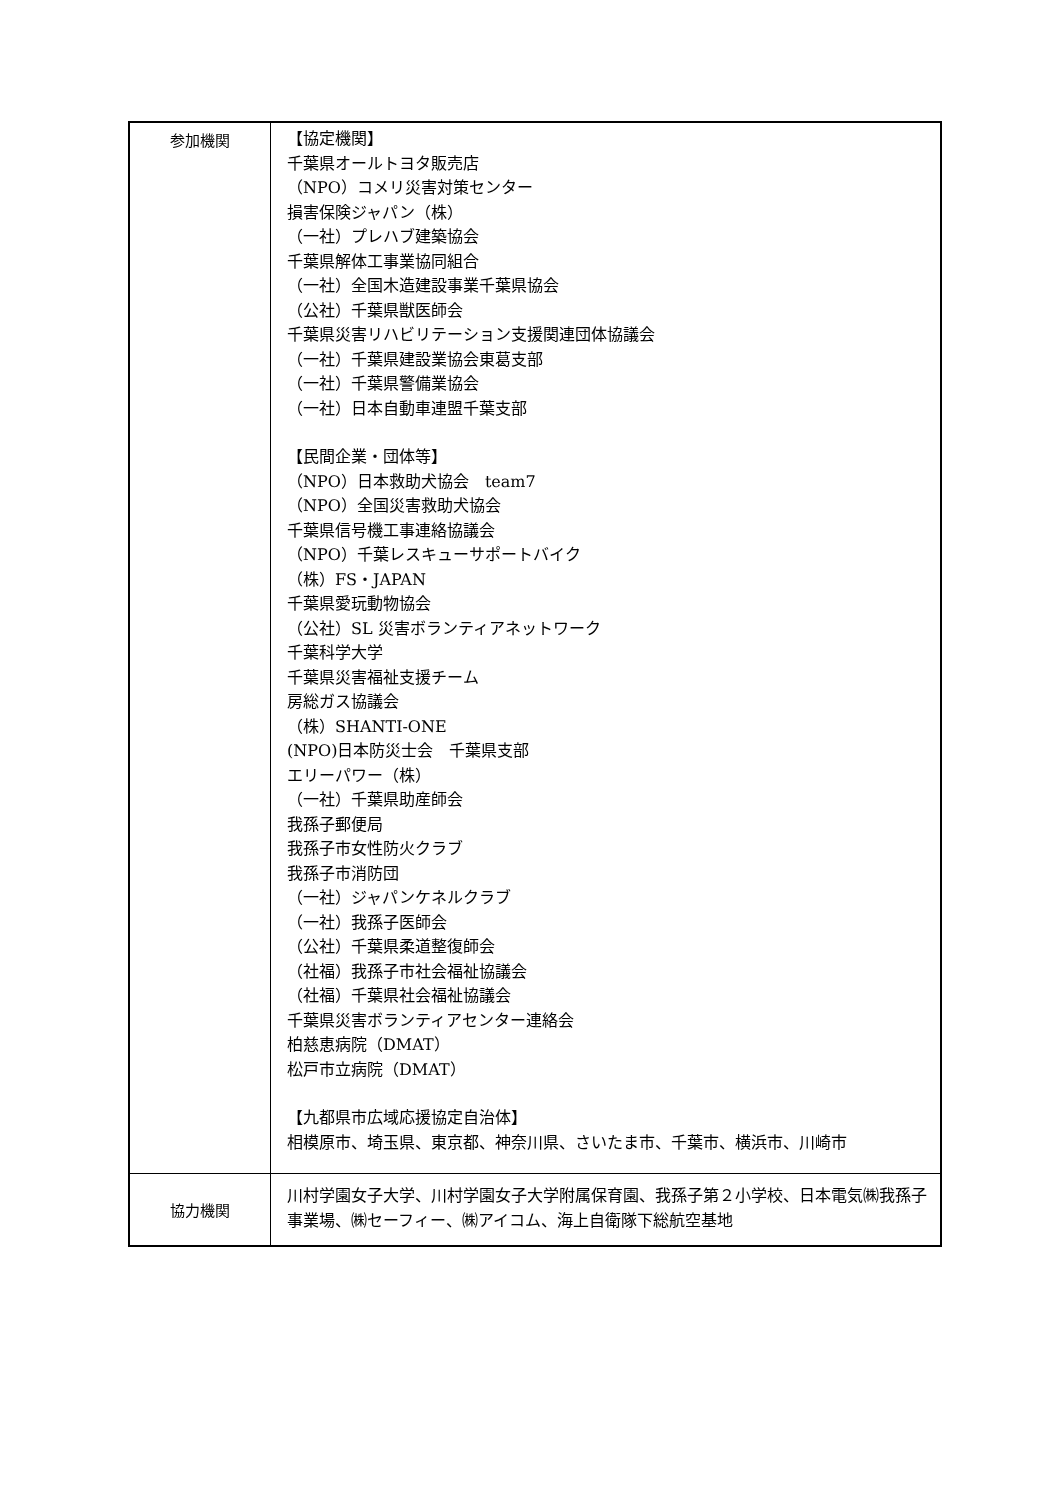| 参加機関 | 【協定機関】 千葉県オールトヨタ販売店 （NPO）コメリ災害対策センター 損害保険ジャパン（株） （一社）プレハブ建築協会 千葉県解体工事業協同組合 （一社）全国木造建設事業千葉県協会 （公社）千葉県獣医師会 千葉県災害リハビリテーション支援関連団体協議会 （一社）千葉県建設業協会東葛支部 （一社）千葉県警備業協会 （一社）日本自動車連盟千葉支部 【民間企業・団体等】 （NPO）日本救助犬協会 team7 （NPO）全国災害救助犬協会 千葉県信号機工事連絡協議会 （NPO）千葉レスキューサポートバイク （株）FS・JAPAN 千葉県愛玩動物協会 （公社）SL 災害ボランティアネットワーク 千葉科学大学 千葉県災害福祉支援チーム 房総ガス協議会 （株）SHANTI-ONE (NPO)日本防災士会 千葉県支部 エリーパワー（株） （一社）千葉県助産師会 我孫子郵便局 我孫子市女性防火クラブ 我孫子市消防団 （一社）ジャパンケネルクラブ （一社）我孫子医師会 （公社）千葉県柔道整復師会 （社福）我孫子市社会福祉協議会 （社福）千葉県社会福祉協議会 千葉県災害ボランティアセンター連絡会 柏慈恵病院（DMAT） 松戸市立病院（DMAT） 【九都県市広域応援協定自治体】 相模原市、埼玉県、東京都、神奈川県、さいたま市、千葉市、横浜市、川崎市 |
| 協力機関 | 川村学園女子大学、川村学園女子大学附属保育園、我孫子第２小学校、日本電気㈱我孫子事業場、㈱セーフィー、㈱アイコム、海上自衛隊下総航空基地 |